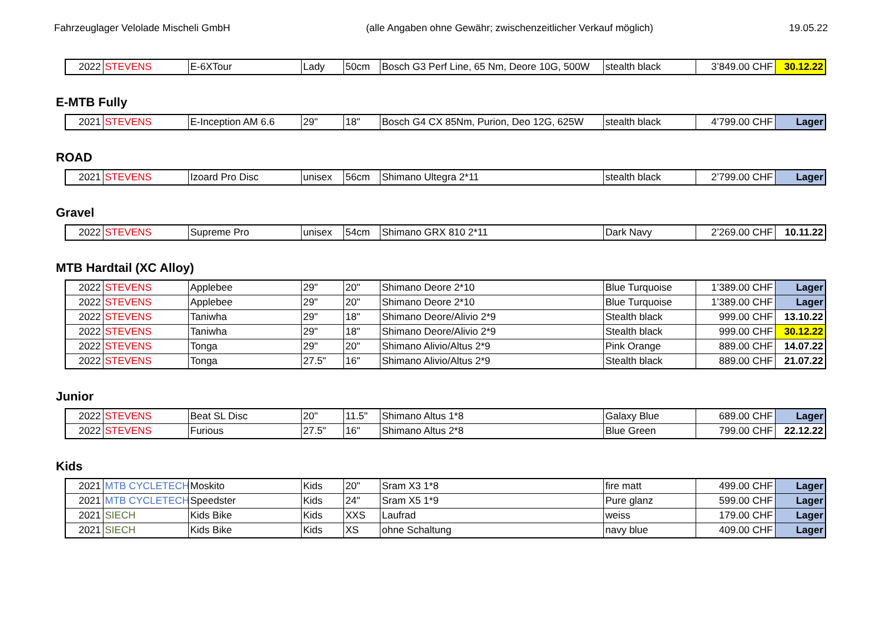Fahrzeuglager Velolade Mischeli GmbH
(alle Angaben ohne Gewähr; zwischenzeitlicher Verkauf möglich)
19.05.22
| 2022 | STEVENS | E-6XTour | Lady | 50cm | Bosch G3 Perf Line, 65 Nm, Deore 10G, 500W | stealth black | 3’849.00 CHF | 30.12.22 |
E-MTB Fully
| 2021 | STEVENS | E-Inception AM 6.6 | 29" | 18" | Bosch G4 CX 85Nm, Purion, Deo 12G, 625W | stealth black | 4’799.00 CHF | Lager |
ROAD
| 2021 | STEVENS | Izoard Pro Disc | unisex | 56cm | Shimano Ultegra 2*11 | stealth black | 2’799.00 CHF | Lager |
Gravel
| 2022 | STEVENS | Supreme Pro | unisex | 54cm | Shimano GRX 810 2*11 | Dark Navy | 2’269.00 CHF | 10.11.22 |
MTB Hardtail (XC Alloy)
| 2022 | STEVENS | Applebee | 29" | 20" | Shimano Deore 2*10 | Blue Turquoise | 1’389.00 CHF | Lager |
| 2022 | STEVENS | Applebee | 29" | 20" | Shimano Deore 2*10 | Blue Turquoise | 1’389.00 CHF | Lager |
| 2022 | STEVENS | Taniwha | 29" | 18" | Shimano Deore/Alivio 2*9 | Stealth black | 999.00 CHF | 13.10.22 |
| 2022 | STEVENS | Taniwha | 29" | 18" | Shimano Deore/Alivio 2*9 | Stealth black | 999.00 CHF | 30.12.22 |
| 2022 | STEVENS | Tonga | 29" | 20" | Shimano Alivio/Altus 2*9 | Pink Orange | 889.00 CHF | 14.07.22 |
| 2022 | STEVENS | Tonga | 27.5" | 16" | Shimano Alivio/Altus 2*9 | Stealth black | 889.00 CHF | 21.07.22 |
Junior
| 2022 | STEVENS | Beat SL Disc | 20" | 11.5" | Shimano Altus 1*8 | Galaxy Blue | 689.00 CHF | Lager |
| 2022 | STEVENS | Furious | 27.5" | 16" | Shimano Altus 2*8 | Blue Green | 799.00 CHF | 22.12.22 |
Kids
| 2021 | MTB CYCLETECH | Moskito | Kids | 20" | Sram X3 1*8 | fire matt | 499.00 CHF | Lager |
| 2021 | MTB CYCLETECH | Speedster | Kids | 24" | Sram X5 1*9 | Pure glanz | 599.00 CHF | Lager |
| 2021 | SIECH | Kids Bike | Kids | XXS | Laufrad | weiss | 179.00 CHF | Lager |
| 2021 | SIECH | Kids Bike | Kids | XS | ohne Schaltung | navy blue | 409.00 CHF | Lager |